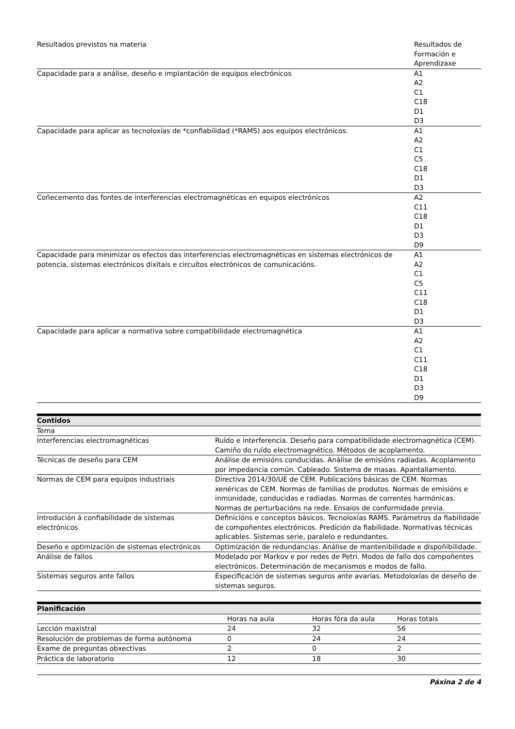| Resultados previstos na materia | Resultados de Formación e Aprendizaxe |
| Capacidade para a análise, deseño e implantación de equipos electrónicos | A1 A2 C1 C18 D1 D3 |
| Capacidade para aplicar as tecnoloxías de *confiabilidad (*RAMS) aos equipos electrónicos. | A1 A2 C1 C5 C18 D1 D3 |
| Coñecemento das fontes de interferencias electromagnéticas en equipos electrónicos | A2 C11 C18 D1 D3 D9 |
| Capacidade para minimizar os efectos das interferencias electromagnéticas en sistemas electrónicos de potencia, sistemas electrónicos dixitais e circuítos electrónicos de comunicacións. | A1 A2 C1 C5 C11 C18 D1 D3 |
| Capacidade para aplicar a normativa sobre compatibilidade electromagnética | A1 A2 C1 C11 C18 D1 D3 D9 |
| Contidos | |
| --- | --- |
| Tema | |
| Interferencias electromagnéticas | Ruído e interferencia. Deseño para compatibilidade electromagnética (CEM). Camiño do ruído electromagnético. Métodos de acoplamento. |
| Técnicas de deseño para CEM | Análise de emisións conducidas. Análise de emisións radiadas. Acoplamento por impedancia común. Cableado. Sistema de masas. Apantallamento. |
| Normas de CEM para equipos industriais | Directiva 2014/30/UE de CEM. Publicacións básicas de CEM. Normas xenéricas de CEM. Normas de familias de produtos. Normas de emisións e inmunidade, conducidas e radiadas. Normas de correntes harmónicas. Normas de perturbacións na rede. Ensaios de conformidade previa. |
| Introdución á confiabilidade de sistemas electrónicos | Definicións e conceptos básicos. Tecnoloxías RAMS. Parámetros da fiabilidade de compoñentes electrónicos. Predición da fiabilidade. Normativas técnicas aplicables. Sistemas serie, paralelo e redundantes. |
| Deseño e optimización de sistemas electrónicos | Optimización de redundancias. Análise de mantenibilidade e dispoñibilidade. |
| Análise de fallos | Modelado por Markov e por redes de Petri. Modos de fallo dos compoñentes electrónicos. Determinación de mecanismos e modos de fallo. |
| Sistemas seguros ante fallos | Especificación de sistemas seguros ante avarías. Metodoloxías de deseño de sistemas seguros. |
| Planificación | | | |
| --- | --- | --- | --- |
| | Horas na aula | Horas fóra da aula | Horas totais |
| Lección maxistral | 24 | 32 | 56 |
| Resolución de problemas de forma autónoma | 0 | 24 | 24 |
| Exame de preguntas obxectivas | 2 | 0 | 2 |
| Práctica de laboratorio | 12 | 18 | 30 |
Páxina 2 de 4